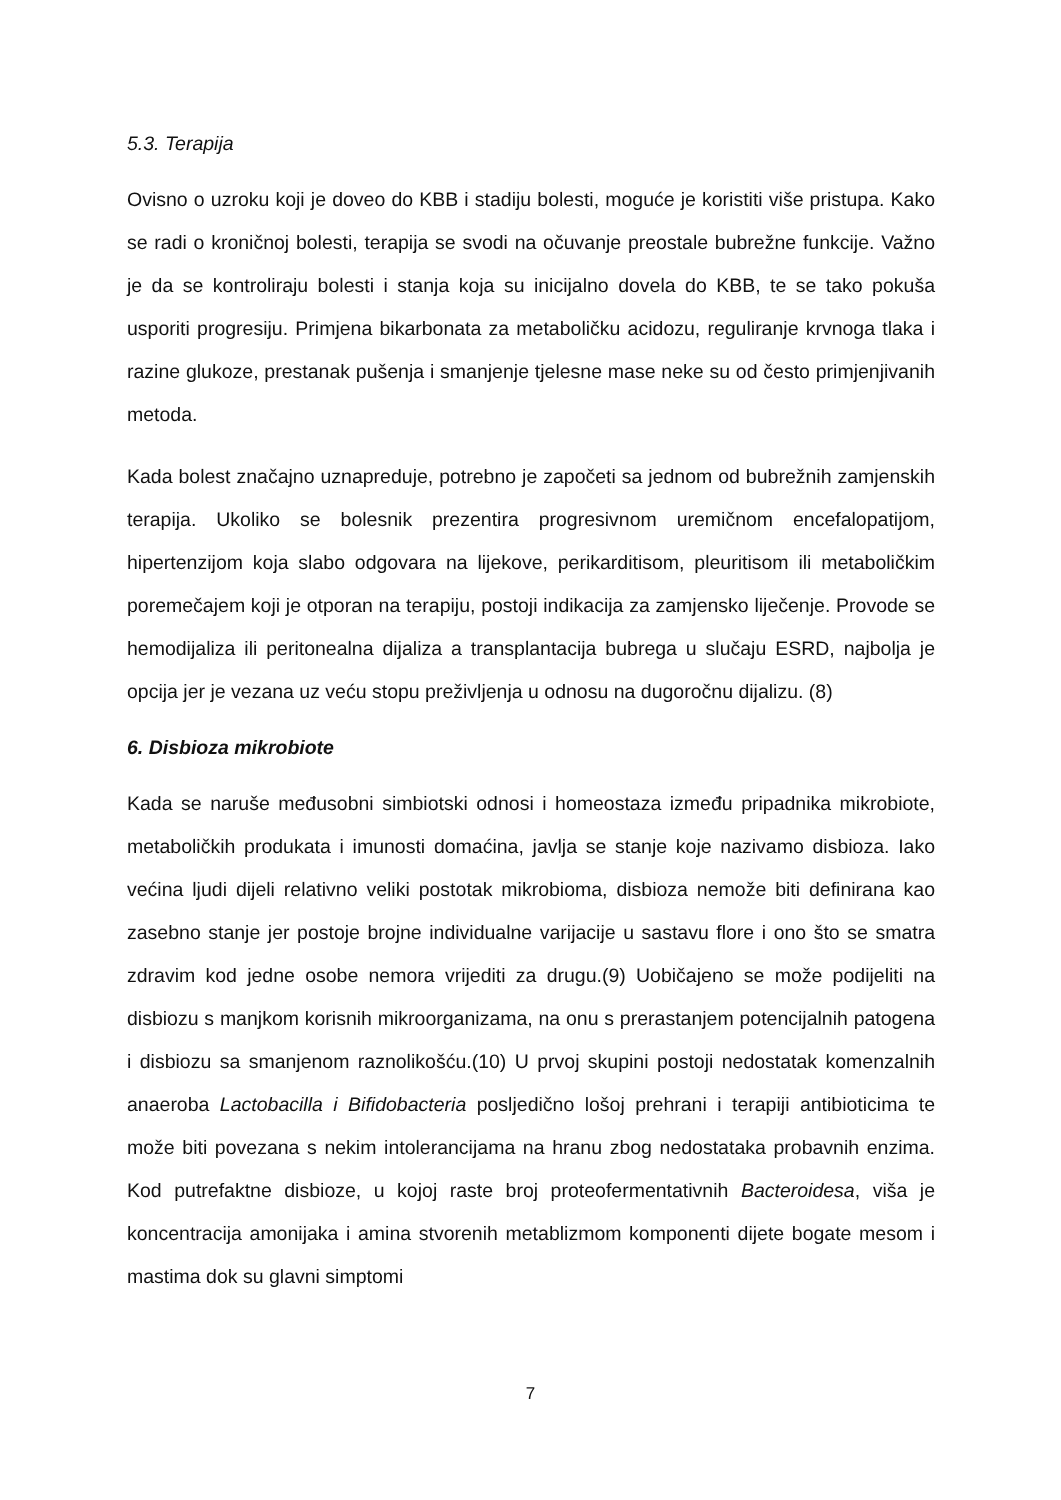5.3. Terapija
Ovisno o uzroku koji je doveo do KBB i stadiju bolesti, moguće je koristiti više pristupa. Kako se radi o kroničnoj bolesti, terapija se svodi na očuvanje preostale bubrežne funkcije. Važno je da se kontroliraju bolesti i stanja koja su inicijalno dovela do KBB, te se tako pokuša usporiti progresiju. Primjena bikarbonata za metaboličku acidozu, reguliranje krvnoga tlaka i razine glukoze, prestanak pušenja i smanjenje tjelesne mase neke su od često primjenjivanih metoda.
Kada bolest značajno uznapreduje, potrebno je započeti sa jednom od bubrežnih zamjenskih terapija. Ukoliko se bolesnik prezentira progresivnom uremičnom encefalopatijom, hipertenzijom koja slabo odgovara na lijekove, perikarditisom, pleuritisom ili metaboličkim poremečajem koji je otporan na terapiju, postoji indikacija za zamjensko liječenje. Provode se hemodijaliza ili peritonealna dijaliza a transplantacija bubrega u slučaju ESRD, najbolja je opcija jer je vezana uz veću stopu preživljenja u odnosu na dugoročnu dijalizu. (8)
6. Disbioza mikrobiote
Kada se naruše međusobni simbiotski odnosi i homeostaza između pripadnika mikrobiote, metaboličkih produkata i imunosti domaćina, javlja se stanje koje nazivamo disbioza. Iako većina ljudi dijeli relativno veliki postotak mikrobioma, disbioza nemože biti definirana kao zasebno stanje jer postoje brojne individualne varijacije u sastavu flore i ono što se smatra zdravim kod jedne osobe nemora vrijediti za drugu.(9) Uobičajeno se može podijeliti na disbiozu s manjkom korisnih mikroorganizama, na onu s prerastanjem potencijalnih patogena i disbiozu sa smanjenom raznolikošću.(10) U prvoj skupini postoji nedostatak komenzalnih anaeroba Lactobacilla i Bifidobacteria posljedično lošoj prehrani i terapiji antibioticima te može biti povezana s nekim intolerancijama na hranu zbog nedostataka probavnih enzima. Kod putrefaktne disbioze, u kojoj raste broj proteofermentativnih Bacteroidesa, viša je koncentracija amonijaka i amina stvorenih metablizmom komponenti dijete bogate mesom i mastima dok su glavni simptomi
7